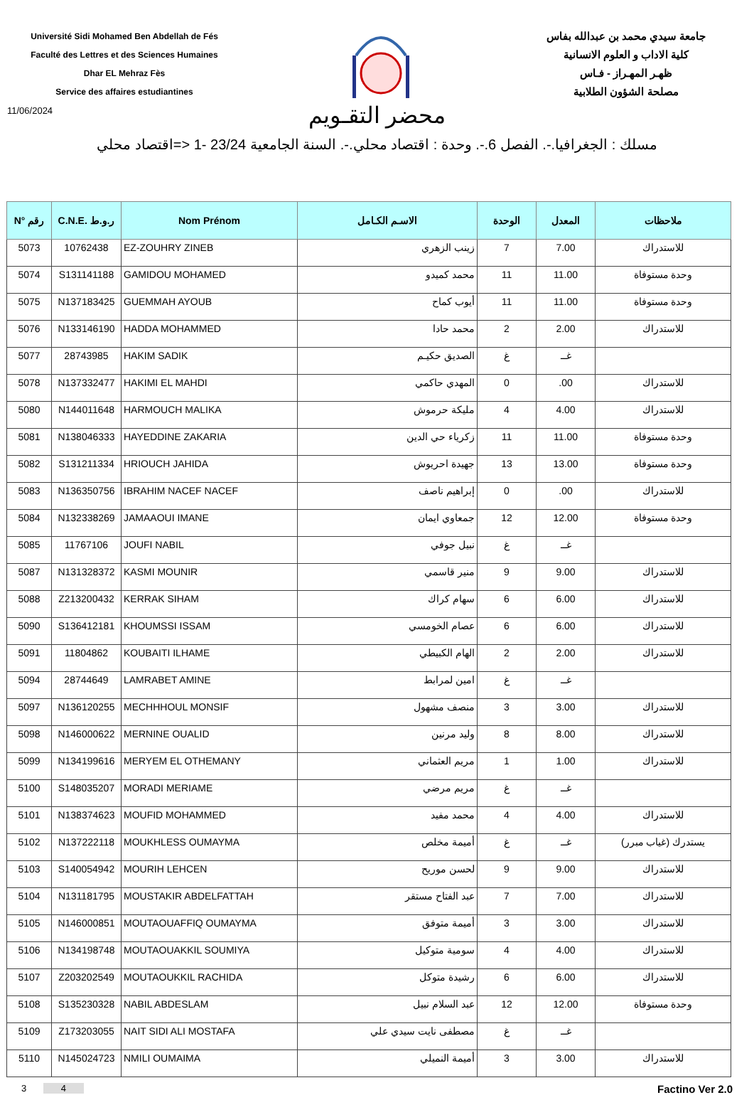Université Sidi Mohamed Ben Abdellah de Fés
Faculté des Lettres et des Sciences Humaines
Dhar EL Mehraz Fès
Service des affaires estudiantines
جامعة سيدي محمد بن عبدالله بفاس
كلية الاداب و العلوم الانسانية
ظهـر المهـراز - فـاس
مصلحة الشؤون الطلابية
11/06/2024
محضر التقـويم
مسلك : الجغرافيا.-. الفصل 6.-. وحدة : اقتصاد محلي.-. السنة الجامعية 23/24 -1 <=اقتصاد محلي
| N° رقم | C.N.E. ر.و.ط | Nom Prénom | الاسـم الكـامل | الوحدة | المعدل | ملاحظات |
| --- | --- | --- | --- | --- | --- | --- |
| 5073 | 10762438 | EZ-ZOUHRY ZINEB | زينب الزهري | 7 | 7.00 | للاستدراك |
| 5074 | S131141188 | GAMIDOU MOHAMED | محمد كميدو | 11 | 11.00 | وحدة مستوفاة |
| 5075 | N137183425 | GUEMMAH AYOUB | أيوب كماح | 11 | 11.00 | وحدة مستوفاة |
| 5076 | N133146190 | HADDA MOHAMMED | محمد حادا | 2 | 2.00 | للاستدراك |
| 5077 | 28743985 | HAKIM SADIK | الصديق حكيـم | غ | غــ | |
| 5078 | N137332477 | HAKIMI EL MAHDI | المهدي حاكمي | 0 | .00 | للاستدراك |
| 5080 | N144011648 | HARMOUCH MALIKA | مليكة حرموش | 4 | 4.00 | للاستدراك |
| 5081 | N138046333 | HAYEDDINE ZAKARIA | زكرياء حي الدين | 11 | 11.00 | وحدة مستوفاة |
| 5082 | S131211334 | HRIOUCH JAHIDA | جهيدة احريوش | 13 | 13.00 | وحدة مستوفاة |
| 5083 | N136350756 | IBRAHIM NACEF NACEF | إبراهيم ناصف | 0 | .00 | للاستدراك |
| 5084 | N132338269 | JAMAAOUI IMANE | جمعاوي ايمان | 12 | 12.00 | وحدة مستوفاة |
| 5085 | 11767106 | JOUFI NABIL | نبيل جوفي | غ | غــ | |
| 5087 | N131328372 | KASMI MOUNIR | منير قاسمي | 9 | 9.00 | للاستدراك |
| 5088 | Z213200432 | KERRAK SIHAM | سهام كراك | 6 | 6.00 | للاستدراك |
| 5090 | S136412181 | KHOUMSSI ISSAM | عصام الخومسي | 6 | 6.00 | للاستدراك |
| 5091 | 11804862 | KOUBAITI ILHAME | الهام الكبيطي | 2 | 2.00 | للاستدراك |
| 5094 | 28744649 | LAMRABET AMINE | امين لمرابط | غ | غــ | |
| 5097 | N136120255 | MECHHHOUL MONSIF | منصف مشهول | 3 | 3.00 | للاستدراك |
| 5098 | N146000622 | MERNINE OUALID | وليد مرنين | 8 | 8.00 | للاستدراك |
| 5099 | N134199616 | MERYEM EL OTHEMANY | مريم العثماني | 1 | 1.00 | للاستدراك |
| 5100 | S148035207 | MORADI MERIAME | مريم مرضي | غ | غــ | |
| 5101 | N138374623 | MOUFID MOHAMMED | محمد مفيد | 4 | 4.00 | للاستدراك |
| 5102 | N137222118 | MOUKHLESS OUMAYMA | أميمة مخلص | غ | غــ | يستدرك (غياب مبرر) |
| 5103 | S140054942 | MOURIH LEHCEN | لحسن موريح | 9 | 9.00 | للاستدراك |
| 5104 | N131181795 | MOUSTAKIR ABDELFATTAH | عبد الفتاح مستقر | 7 | 7.00 | للاستدراك |
| 5105 | N146000851 | MOUTAOUAFFIQ OUMAYMA | أميمة متوفق | 3 | 3.00 | للاستدراك |
| 5106 | N134198748 | MOUTAOUAKKIL SOUMIYA | سومية متوكيل | 4 | 4.00 | للاستدراك |
| 5107 | Z203202549 | MOUTAOUKKIL RACHIDA | رشيدة متوكل | 6 | 6.00 | للاستدراك |
| 5108 | S135230328 | NABIL ABDESLAM | عبد السلام نبيل | 12 | 12.00 | وحدة مستوفاة |
| 5109 | Z173203055 | NAIT SIDI ALI MOSTAFA | مصطفى نايت سيدي علي | غ | غــ | |
| 5110 | N145024723 | NMILI OUMAIMA | أميمة النميلي | 3 | 3.00 | للاستدراك |
3 4
Factino Ver 2.0